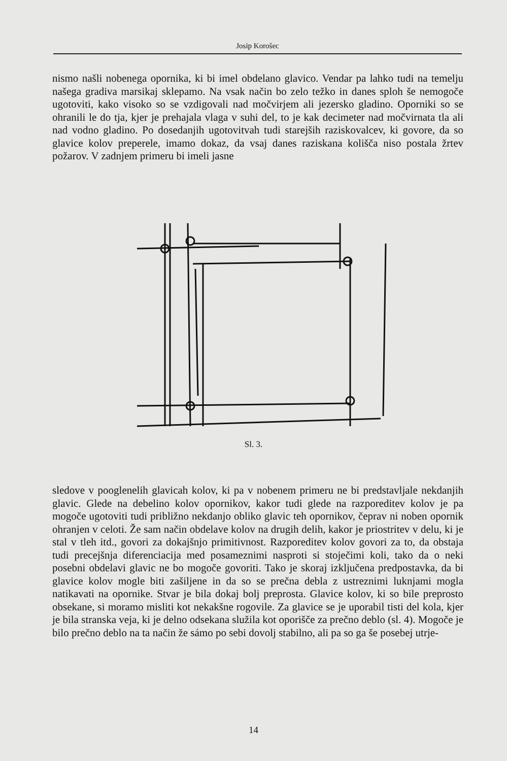Josip Korošec
nismo našli nobenega opornika, ki bi imel obdelano glavico. Vendar pa lahko tudi na temelju našega gradiva marsikaj sklepamo. Na vsak način bo zelo težko in danes sploh še nemogoče ugotoviti, kako visoko so se vzdigovali nad močvirjem ali jezersko gladino. Oporniki so se ohranili le do tja, kjer je prehajala vlaga v suhi del, to je kak decimeter nad močvirnata tla ali nad vodno gladino. Po dosedanjih ugotovitvah tudi starejših raziskovalcev, ki govore, da so glavice kolov preperele, imamo dokaz, da vsaj danes raziskana kolišča niso postala žrtev požarov. V zadnjem primeru bi imeli jasne
Sl. 3.
sledove v pooglenelih glavicah kolov, ki pa v nobenem primeru ne bi predstavljale nekdanjih glavic. Glede na debelino kolov opornikov, kakor tudi glede na razporeditev kolov je pa mogoče ugotoviti tudi približno nekdanjo obliko glavic teh opornikov, čeprav ni noben opornik ohranjen v celoti. Že sam način obdelave kolov na drugih delih, kakor je priostritev v delu, ki je stal v tleh itd., govori za dokajšnjo primitivnost. Razporeditev kolov govori za to, da obstaja tudi precejšnja diferenciacija med posameznimi nasproti si stoječimi koli, tako da o neki posebni obdelavi glavic ne bo mogoče govoriti. Tako je skoraj izključena predpostavka, da bi glavice kolov mogle biti zašiljene in da so se prečna debla z ustreznimi luknjami mogla natikavati na opornike. Stvar je bila dokaj bolj preprosta. Glavice kolov, ki so bile preprosto obsekane, si moramo misliti kot nekakšne rogovile. Za glavice se je uporabil tisti del kola, kjer je bila stranska veja, ki je delno odsekana služila kot oporišče za prečno deblo (sl. 4). Mogoče je bilo prečno deblo na ta način že sámo po sebi dovolj stabilno, ali pa so ga še posebej utrje-
14